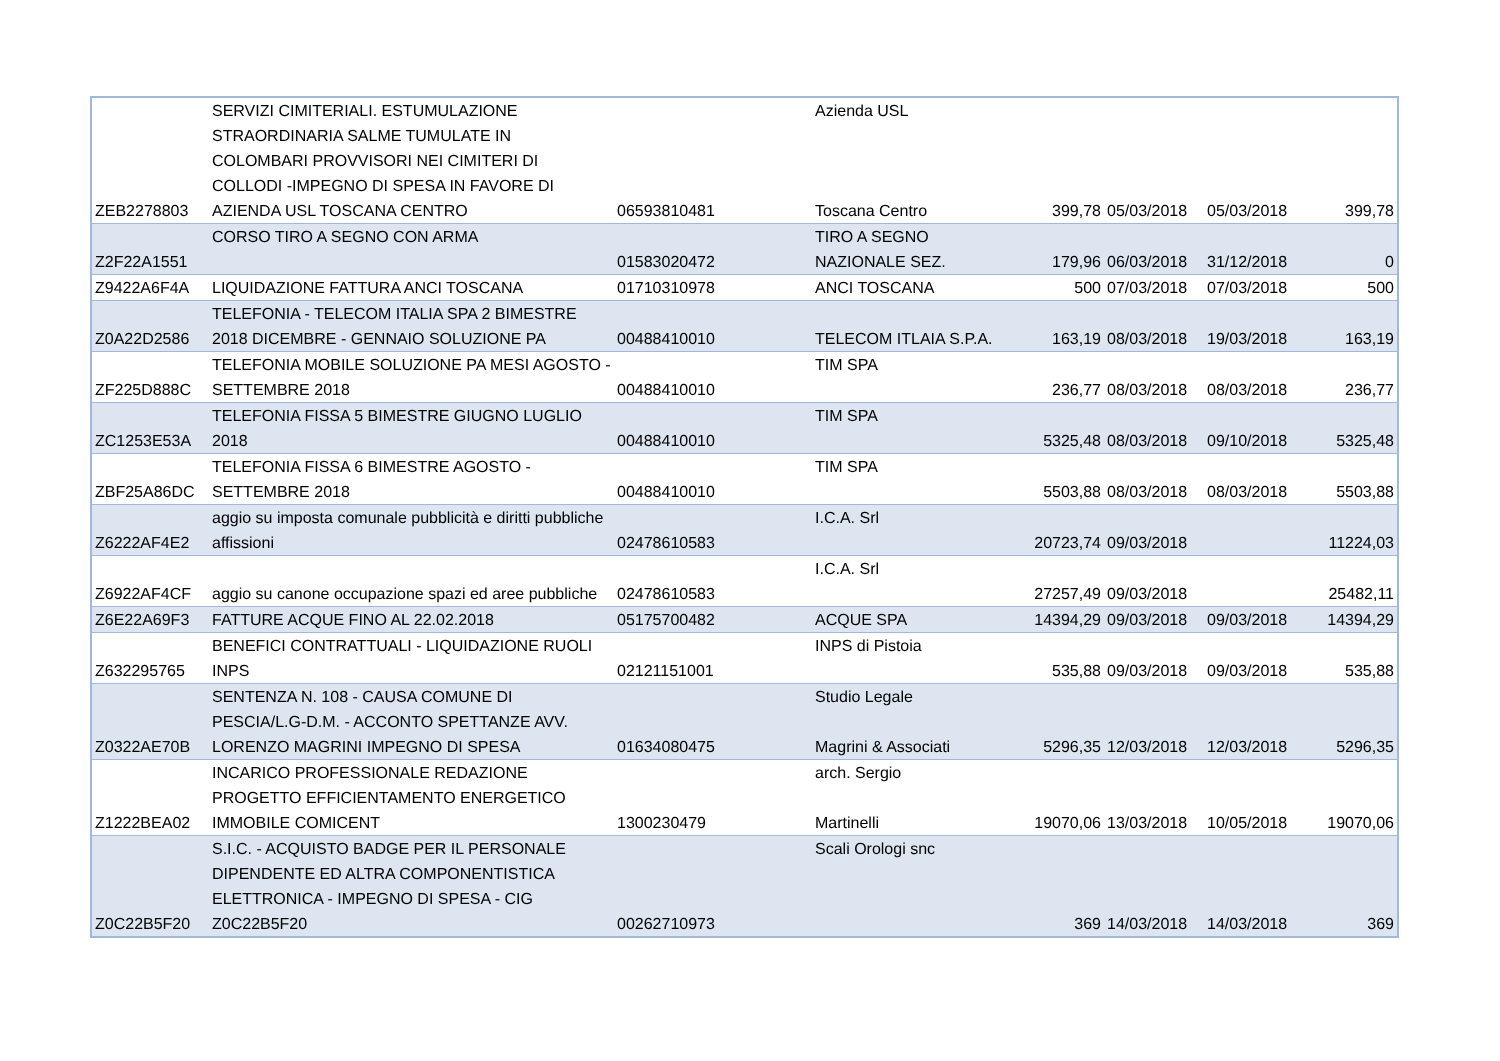| ZEB2278803 | SERVIZI CIMITERIALI. ESTUMULAZIONE STRAORDINARIA SALME TUMULATE IN COLOMBARI PROVVISORI NEI CIMITERI DI COLLODI -IMPEGNO DI SPESA IN FAVORE DI AZIENDA USL TOSCANA CENTRO | 06593810481 | Azienda USL Toscana Centro | 399,78 | 05/03/2018 | 05/03/2018 | 399,78 |
| Z2F22A1551 | CORSO TIRO A SEGNO CON ARMA | 01583020472 | TIRO A SEGNO NAZIONALE SEZ. | 179,96 | 06/03/2018 | 31/12/2018 | 0 |
| Z9422A6F4A | LIQUIDAZIONE FATTURA ANCI TOSCANA | 01710310978 | ANCI TOSCANA | 500 | 07/03/2018 | 07/03/2018 | 500 |
| Z0A22D2586 | TELEFONIA - TELECOM ITALIA SPA 2 BIMESTRE 2018 DICEMBRE - GENNAIO SOLUZIONE PA | 00488410010 | TELECOM ITLAIA S.P.A. | 163,19 | 08/03/2018 | 19/03/2018 | 163,19 |
| ZF225D888C | TELEFONIA MOBILE SOLUZIONE PA MESI AGOSTO - SETTEMBRE 2018 | 00488410010 | TIM SPA | 236,77 | 08/03/2018 | 08/03/2018 | 236,77 |
| ZC1253E53A | TELEFONIA FISSA 5 BIMESTRE GIUGNO LUGLIO 2018 | 00488410010 | TIM SPA | 5325,48 | 08/03/2018 | 09/10/2018 | 5325,48 |
| ZBF25A86DC | TELEFONIA FISSA 6 BIMESTRE AGOSTO - SETTEMBRE 2018 | 00488410010 | TIM SPA | 5503,88 | 08/03/2018 | 08/03/2018 | 5503,88 |
| Z6222AF4E2 | aggio su imposta comunale pubblicità e diritti pubbliche affissioni | 02478610583 | I.C.A. Srl | 20723,74 | 09/03/2018 | | 11224,03 |
| Z6922AF4CF | aggio su canone occupazione spazi ed aree pubbliche | 02478610583 | I.C.A. Srl | 27257,49 | 09/03/2018 | | 25482,11 |
| Z6E22A69F3 | FATTURE ACQUE FINO AL 22.02.2018 | 05175700482 | ACQUE SPA | 14394,29 | 09/03/2018 | 09/03/2018 | 14394,29 |
| Z632295765 | BENEFICI CONTRATTUALI - LIQUIDAZIONE RUOLI INPS | 02121151001 | INPS di Pistoia | 535,88 | 09/03/2018 | 09/03/2018 | 535,88 |
| Z0322AE70B | SENTENZA N. 108 - CAUSA COMUNE DI PESCIA/L.G-D.M. - ACCONTO SPETTANZE AVV. LORENZO MAGRINI IMPEGNO DI SPESA | 01634080475 | Studio Legale Magrini & Associati | 5296,35 | 12/03/2018 | 12/03/2018 | 5296,35 |
| Z1222BEA02 | INCARICO PROFESSIONALE REDAZIONE PROGETTO EFFICIENTAMENTO ENERGETICO IMMOBILE COMICENT | 1300230479 | arch. Sergio Martinelli | 19070,06 | 13/03/2018 | 10/05/2018 | 19070,06 |
| Z0C22B5F20 | S.I.C. - ACQUISTO BADGE PER IL PERSONALE DIPENDENTE ED ALTRA COMPONENTISTICA ELETTRONICA - IMPEGNO DI SPESA - CIG Z0C22B5F20 | 00262710973 | Scali Orologi snc | 369 | 14/03/2018 | 14/03/2018 | 369 |